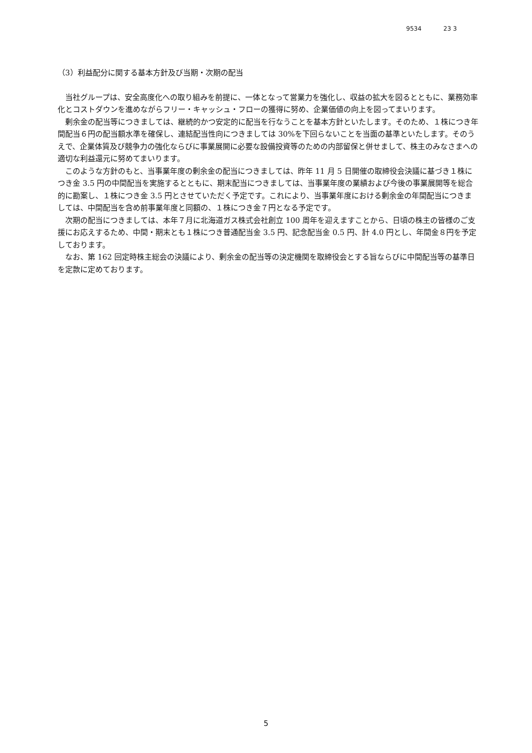9534 23 3
（3）利益配分に関する基本方針及び当期・次期の配当
当社グループは、安全高度化への取り組みを前提に、一体となって営業力を強化し、収益の拡大を図るとともに、業務効率化とコストダウンを進めながらフリー・キャッシュ・フローの獲得に努め、企業価値の向上を図ってまいります。
剰余金の配当等につきましては、継続的かつ安定的に配当を行なうことを基本方針といたします。そのため、１株につき年間配当６円の配当額水準を確保し、連結配当性向につきましては 30%を下回らないことを当面の基準といたします。そのうえで、企業体質及び競争力の強化ならびに事業展開に必要な設備投資等のための内部留保と併せまして、株主のみなさまへの適切な利益還元に努めてまいります。
このような方針のもと、当事業年度の剰余金の配当につきましては、昨年 11 月 5 日開催の取締役会決議に基づき１株につき金 3.5 円の中間配当を実施するとともに、期末配当につきましては、当事業年度の業績および今後の事業展開等を総合的に勘案し、１株につき金 3.5 円とさせていただく予定です。これにより、当事業年度における剰余金の年間配当につきましては、中間配当を含め前事業年度と同額の、１株につき金７円となる予定です。
次期の配当につきましては、本年７月に北海道ガス株式会社創立 100 周年を迎えますことから、日頃の株主の皆様のご支援にお応えするため、中間・期末とも１株につき普通配当金 3.5 円、記念配当金 0.5 円、計 4.0 円とし、年間金８円を予定しております。
なお、第 162 回定時株主総会の決議により、剰余金の配当等の決定機関を取締役会とする旨ならびに中間配当等の基準日を定款に定めております。
5